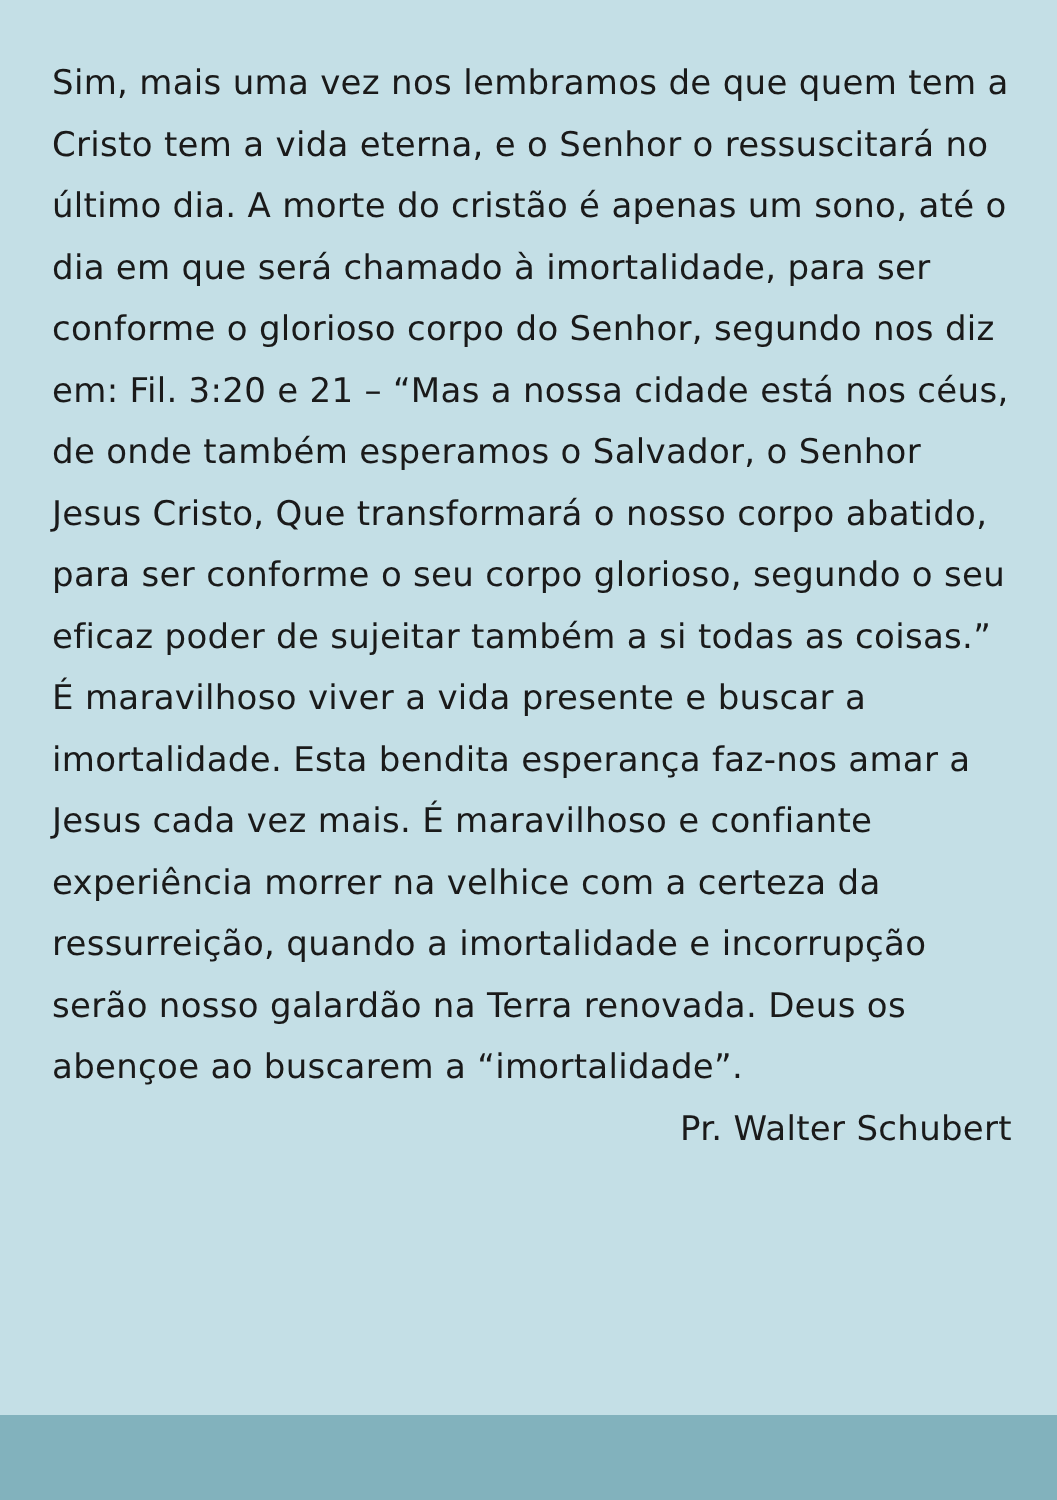Sim, mais uma vez nos lembramos de que quem tem a Cristo tem a vida eterna, e o Senhor o ressuscitará no último dia. A morte do cristão é apenas um sono, até o dia em que será chamado à imortalidade, para ser conforme o glorioso corpo do Senhor, segundo nos diz em: Fil. 3:20 e 21 – “Mas a nossa cidade está nos céus, de onde também esperamos o Salvador, o Senhor Jesus Cristo, Que transformará o nosso corpo abatido, para ser conforme o seu corpo glorioso, segundo o seu eficaz poder de sujeitar também a si todas as coisas.” É maravilhoso viver a vida presente e buscar a imortalidade. Esta bendita esperança faz-nos amar a Jesus cada vez mais. É maravilhoso e confiante experiência morrer na velhice com a certeza da ressurreição, quando a imortalidade e incorrupção serão nosso galardão na Terra renovada. Deus os abençoe ao buscarem a “imortalidade”.
Pr. Walter Schubert